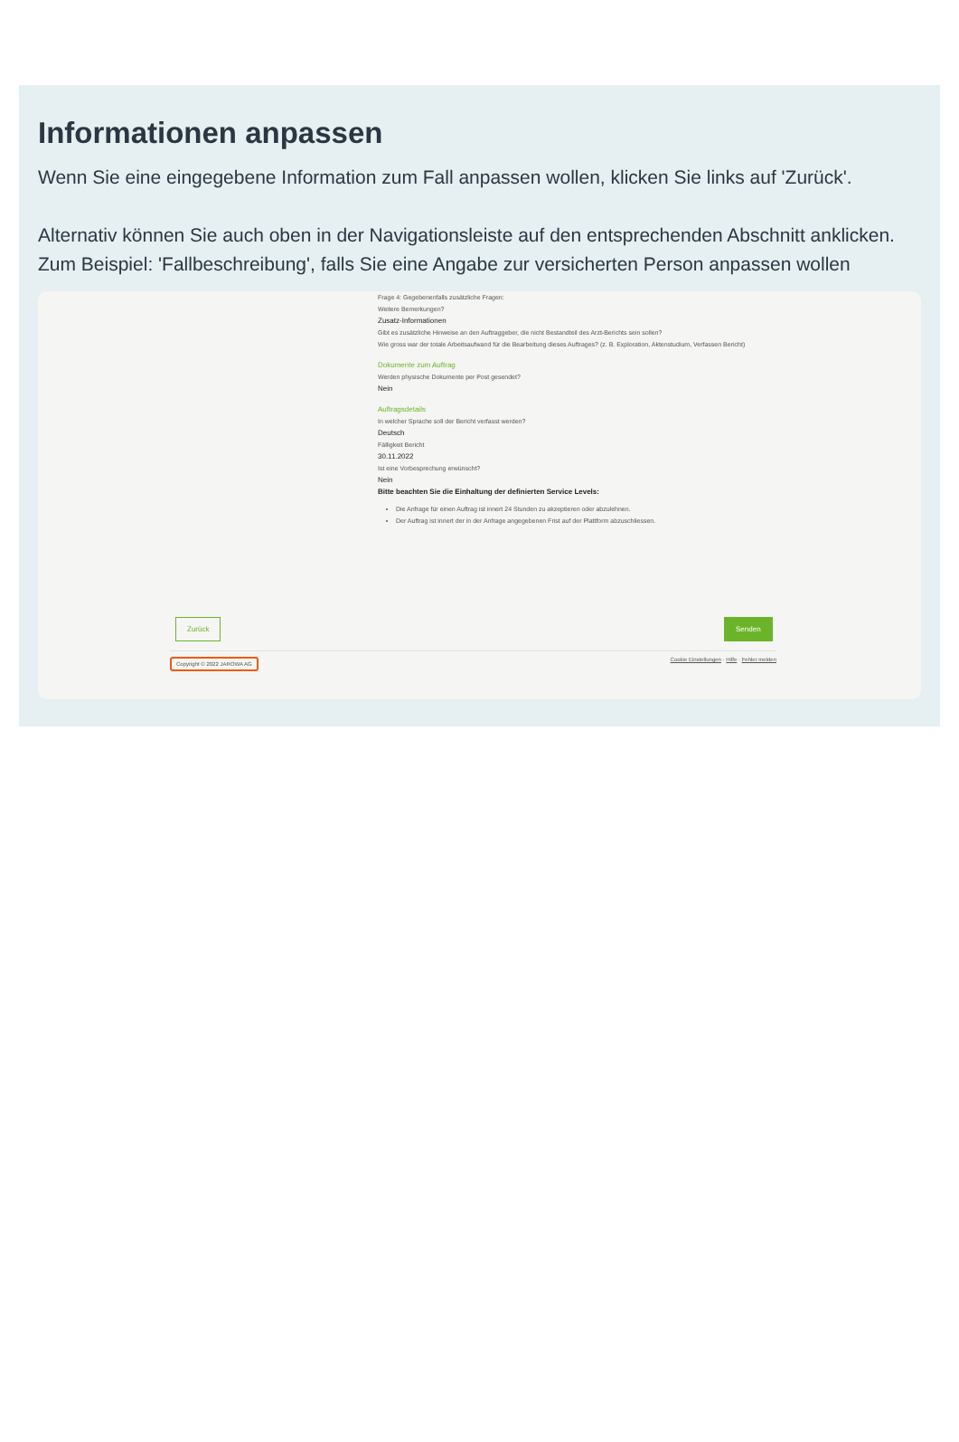Informationen anpassen
Wenn Sie eine eingegebene Information zum Fall anpassen wollen, klicken Sie links auf 'Zurück'.
Alternativ können Sie auch oben in der Navigationsleiste auf den entsprechenden Abschnitt anklicken. Zum Beispiel: 'Fallbeschreibung', falls Sie eine Angabe zur versicherten Person anpassen wollen
Frage 4: Gegebenenfalls zusätzliche Fragen:
Weitere Bemerkungen?
Zusatz-Informationen
Gibt es zusätzliche Hinweise an den Auftraggeber, die nicht Bestandteil des Arzt-Berichts sein sollen?
Wie gross war der totale Arbeitsaufwand für die Bearbeitung dieses Auftrages? (z. B. Exploration, Aktenstudium, Verfassen Bericht)
Dokumente zum Auftrag
Werden physische Dokumente per Post gesendet?
Nein
Auftragsdetails
In welcher Sprache soll der Bericht verfasst werden?
Deutsch
Fälligkeit Bericht
30.11.2022
Ist eine Vorbesprechung erwünscht?
Nein
Bitte beachten Sie die Einhaltung der definierten Service Levels:
Die Anfrage für einen Auftrag ist innert 24 Stunden zu akzeptieren oder abzulehnen.
Der Auftrag ist innert der in der Anfrage angegebenen Frist auf der Plattform abzuschliessen.
Zurück Senden
Copyright © 2022 JAROWA AG Cookie Einstellungen · Hilfe · Fehler melden